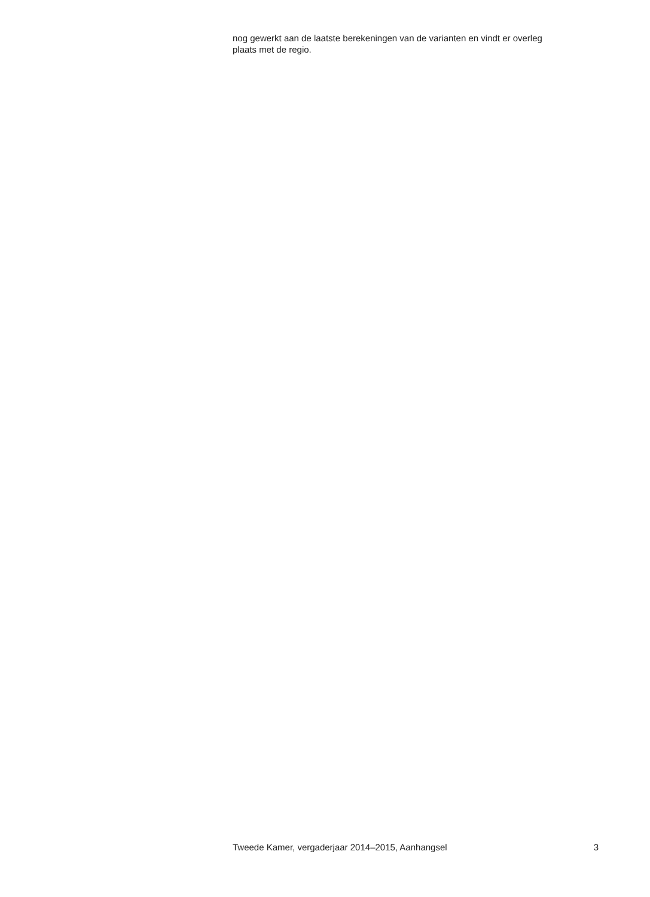nog gewerkt aan de laatste berekeningen van de varianten en vindt er overleg plaats met de regio.
Tweede Kamer, vergaderjaar 2014–2015, Aanhangsel 3